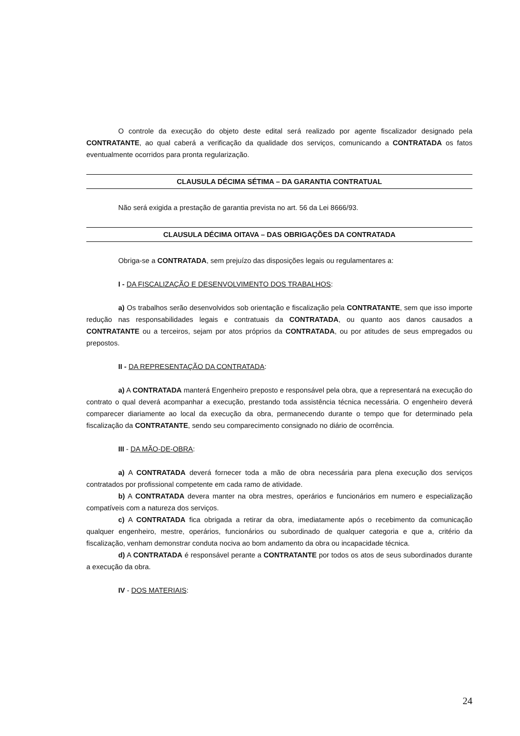O controle da execução do objeto deste edital será realizado por agente fiscalizador designado pela CONTRATANTE, ao qual caberá a verificação da qualidade dos serviços, comunicando a CONTRATADA os fatos eventualmente ocorridos para pronta regularização.
CLAUSULA DÉCIMA SÉTIMA – DA GARANTIA CONTRATUAL
Não será exigida a prestação de garantia prevista no art. 56 da Lei 8666/93.
CLAUSULA DÉCIMA OITAVA – DAS OBRIGAÇÕES DA CONTRATADA
Obriga-se a CONTRATADA, sem prejuízo das disposições legais ou regulamentares a:
I - DA FISCALIZAÇÃO E DESENVOLVIMENTO DOS TRABALHOS:
a) Os trabalhos serão desenvolvidos sob orientação e fiscalização pela CONTRATANTE, sem que isso importe redução nas responsabilidades legais e contratuais da CONTRATADA, ou quanto aos danos causados a CONTRATANTE ou a terceiros, sejam por atos próprios da CONTRATADA, ou por atitudes de seus empregados ou prepostos.
II - DA REPRESENTAÇÃO DA CONTRATADA:
a) A CONTRATADA manterá Engenheiro preposto e responsável pela obra, que a representará na execução do contrato o qual deverá acompanhar a execução, prestando toda assistência técnica necessária. O engenheiro deverá comparecer diariamente ao local da execução da obra, permanecendo durante o tempo que for determinado pela fiscalização da CONTRATANTE, sendo seu comparecimento consignado no diário de ocorrência.
III - DA MÃO-DE-OBRA:
a) A CONTRATADA deverá fornecer toda a mão de obra necessária para plena execução dos serviços contratados por profissional competente em cada ramo de atividade.
b) A CONTRATADA devera manter na obra mestres, operários e funcionários em numero e especialização compatíveis com a natureza dos serviços.
c) A CONTRATADA fica obrigada a retirar da obra, imediatamente após o recebimento da comunicação qualquer engenheiro, mestre, operários, funcionários ou subordinado de qualquer categoria e que a, critério da fiscalização, venham demonstrar conduta nociva ao bom andamento da obra ou incapacidade técnica.
d) A CONTRATADA é responsável perante a CONTRATANTE por todos os atos de seus subordinados durante a execução da obra.
IV - DOS MATERIAIS:
24